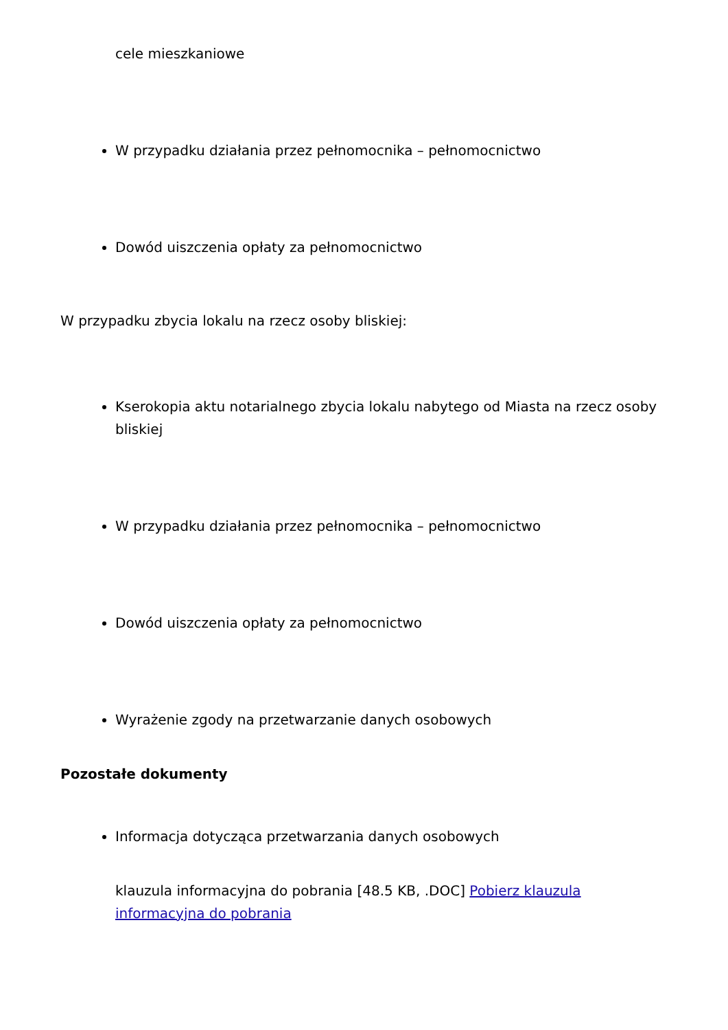cele mieszkaniowe
W przypadku działania przez pełnomocnika – pełnomocnictwo
Dowód uiszczenia opłaty za pełnomocnictwo
W przypadku zbycia lokalu na rzecz osoby bliskiej:
Kserokopia aktu notarialnego zbycia lokalu nabytego od Miasta na rzecz osoby bliskiej
W przypadku działania przez pełnomocnika – pełnomocnictwo
Dowód uiszczenia opłaty za pełnomocnictwo
Wyrażenie zgody na przetwarzanie danych osobowych
Pozostałe dokumenty
Informacja dotycząca przetwarzania danych osobowych
klauzula informacyjna do pobrania [48.5 KB, .DOC] Pobierz klauzula informacyjna do pobrania